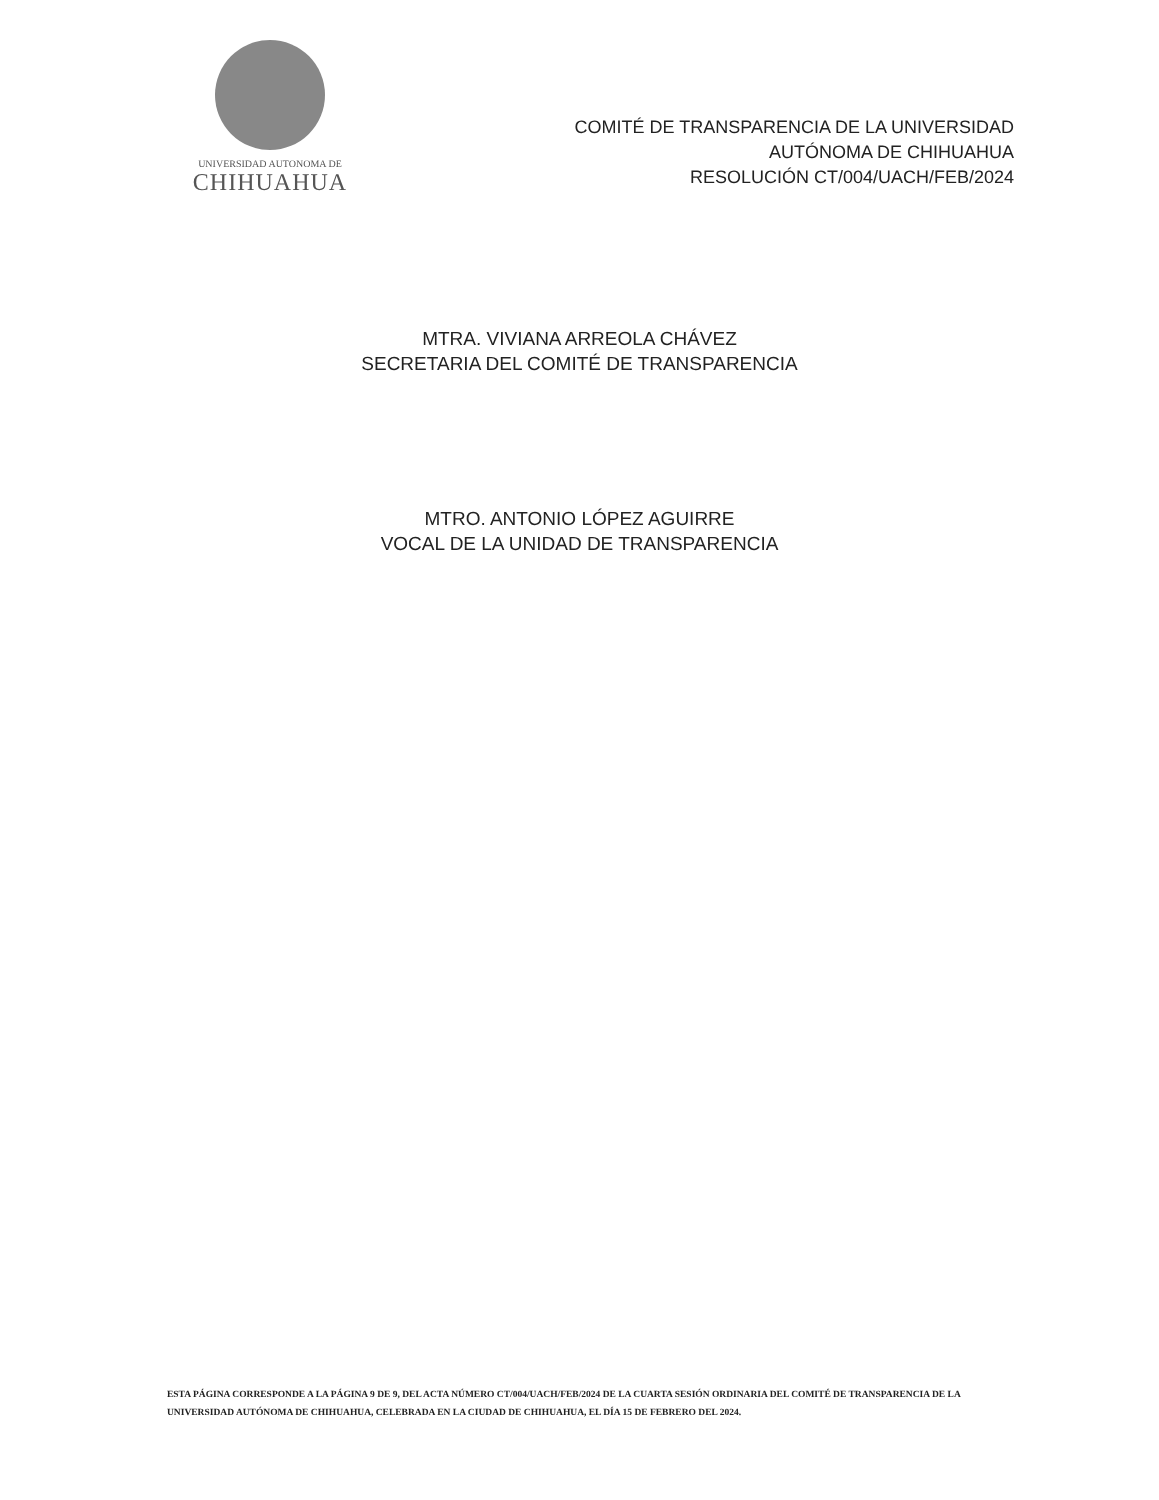UNIVERSIDAD AUTONOMA DE
CHIHUAHUA
COMITÉ DE TRANSPARENCIA DE LA UNIVERSIDAD
AUTÓNOMA DE CHIHUAHUA
RESOLUCIÓN CT/004/UACH/FEB/2024
MTRA. VIVIANA ARREOLA CHÁVEZ
SECRETARIA DEL COMITÉ DE TRANSPARENCIA
MTRO. ANTONIO LÓPEZ AGUIRRE
VOCAL DE LA UNIDAD DE TRANSPARENCIA
ESTA PÁGINA CORRESPONDE A LA PÁGINA 9 DE 9, DEL ACTA NÚMERO CT/004/UACH/FEB/2024 DE LA CUARTA SESIÓN ORDINARIA DEL COMITÉ DE TRANSPARENCIA DE LA UNIVERSIDAD AUTÓNOMA DE CHIHUAHUA, CELEBRADA EN LA CIUDAD DE CHIHUAHUA, EL DÍA 15 DE FEBRERO DEL 2024.